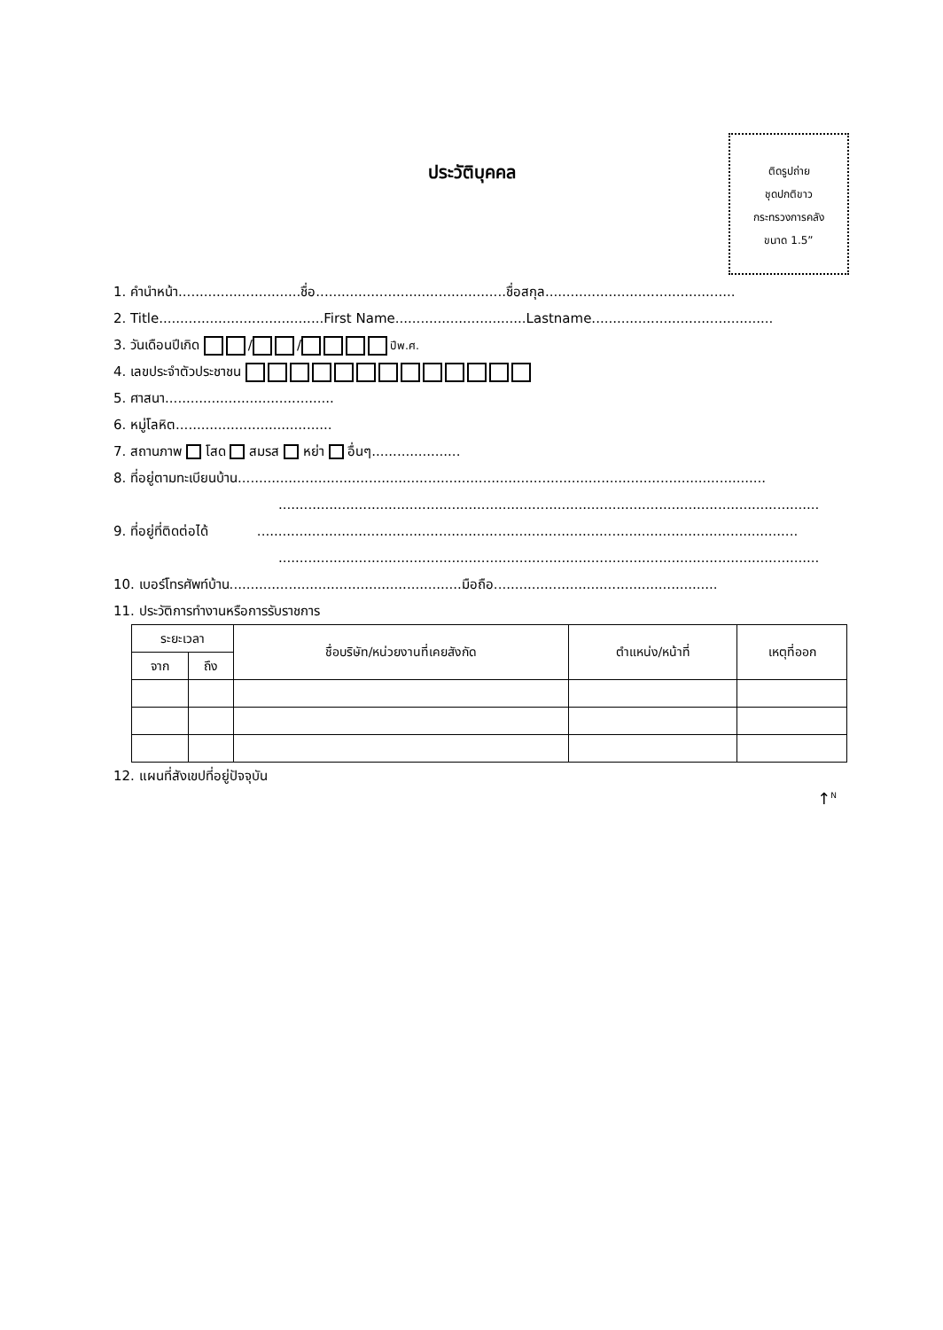ประวัติบุคคล
ติดรูปถ่าย
ชุดปกติขาว
กระทรวงการคลัง
ขนาด 1.5”
1. คำนำหน้า.............................ชื่อ.............................................ชื่อสกุล.............................................
2. Title.......................................First Name...............................Lastname...........................................
3. วันเดือนปีเกิด / / ปีพ.ศ.
4. เลขประจำตัวประชาชน
5. ศาสนา........................................
6. หมู่โลหิต.....................................
7. สถานภาพ โสด สมรส หย่า อื่นๆ.....................
8. ที่อยู่ตามทะเบียนบ้าน.............................................................................................................................
................................................................................................................................
9. ที่อยู่ที่ติดต่อได้ ................................................................................................................................
................................................................................................................................
10. เบอร์โทรศัพท์บ้าน.......................................................มือถือ.....................................................
11. ประวัติการทำงานหรือการรับราชการ
| ระยะเวลา | | ชื่อบริษัท/หน่วยงานที่เคยสังกัด | ตำแหน่ง/หน้าที่ | เหตุที่ออก |
| --- | --- | --- | --- | --- |
| จาก | ถึง | | | |
12. แผนที่สังเขปที่อยู่ปัจจุบัน
↑<sup>N</sup>